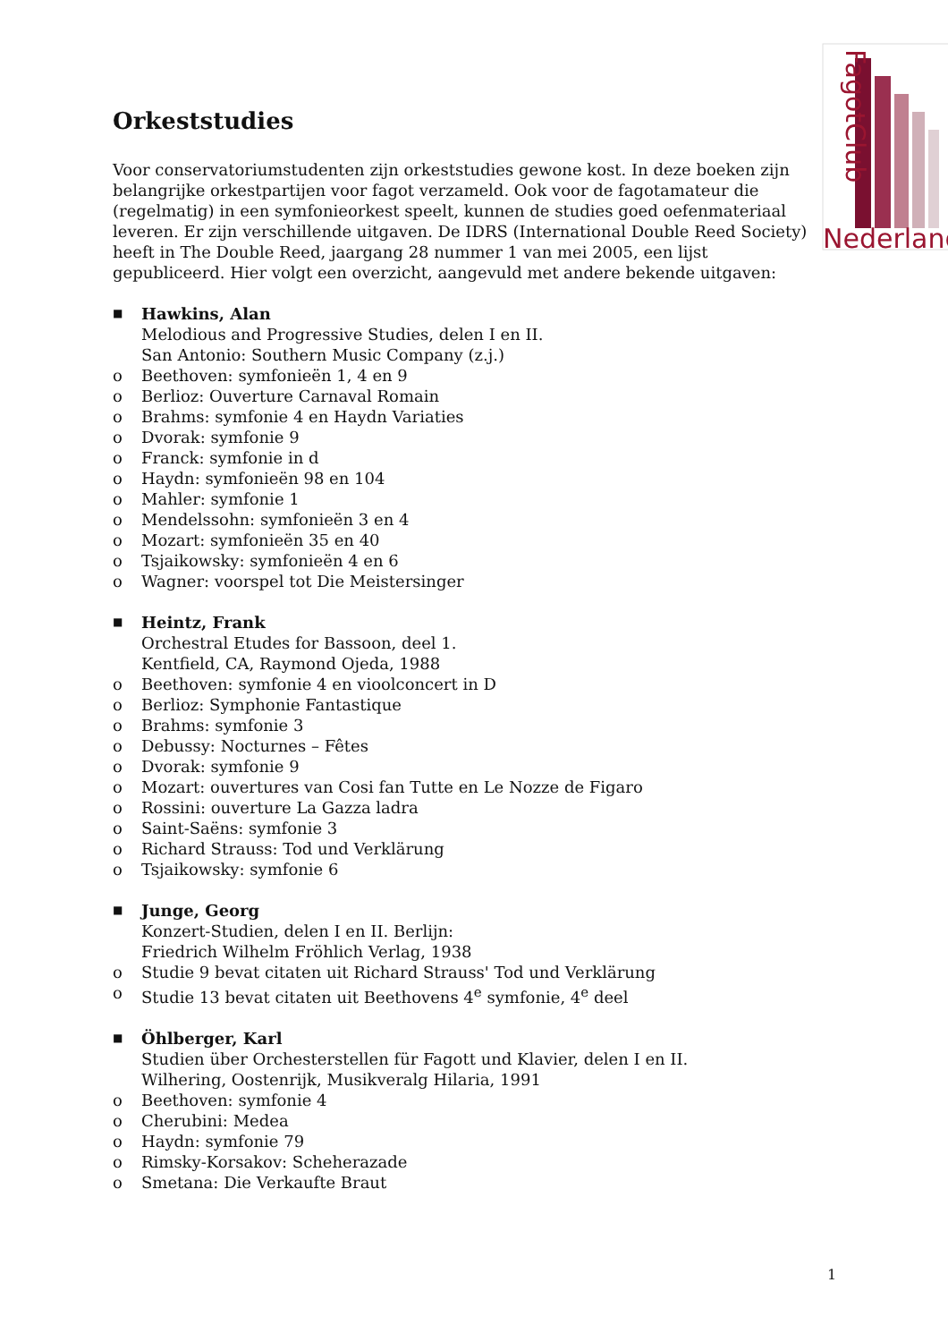FagotClub
Nederland
Orkeststudies
Voor conservatoriumstudenten zijn orkeststudies gewone kost. In deze boeken zijn belangrijke orkestpartijen voor fagot verzameld. Ook voor de fagotamateur die (regelmatig) in een symfonieorkest speelt, kunnen de studies goed oefenmateriaal leveren. Er zijn verschillende uitgaven. De IDRS (International Double Reed Society) heeft in The Double Reed, jaargang 28 nummer 1 van mei 2005, een lijst gepubliceerd. Hier volgt een overzicht, aangevuld met andere bekende uitgaven:
■
Hawkins, Alan
Melodious and Progressive Studies, delen I en II.
San Antonio: Southern Music Company (z.j.)
o Beethoven: symfonieën 1, 4 en 9
o Berlioz: Ouverture Carnaval Romain
o Brahms: symfonie 4 en Haydn Variaties
o Dvorak: symfonie 9
o Franck: symfonie in d
o Haydn: symfonieën 98 en 104
o Mahler: symfonie 1
o Mendelssohn: symfonieën 3 en 4
o Mozart: symfonieën 35 en 40
o Tsjaikowsky: symfonieën 4 en 6
o Wagner: voorspel tot Die Meistersinger
■
Heintz, Frank
Orchestral Etudes for Bassoon, deel 1.
Kentfield, CA, Raymond Ojeda, 1988
o Beethoven: symfonie 4 en vioolconcert in D
o Berlioz: Symphonie Fantastique
o Brahms: symfonie 3
o Debussy: Nocturnes – Fêtes
o Dvorak: symfonie 9
o Mozart: ouvertures van Cosi fan Tutte en Le Nozze de Figaro
o Rossini: ouverture La Gazza ladra
o Saint-Saëns: symfonie 3
o Richard Strauss: Tod und Verklärung
o Tsjaikowsky: symfonie 6
■
Junge, Georg
Konzert-Studien, delen I en II. Berlijn:
Friedrich Wilhelm Fröhlich Verlag, 1938
o Studie 9 bevat citaten uit Richard Strauss' Tod und Verklärung
o Studie 13 bevat citaten uit Beethovens 4<sup>e</sup> symfonie, 4<sup>e</sup> deel
■
Öhlberger, Karl
Studien über Orchesterstellen für Fagott und Klavier, delen I en II.
Wilhering, Oostenrijk, Musikveralg Hilaria, 1991
o Beethoven: symfonie 4
o Cherubini: Medea
o Haydn: symfonie 79
o Rimsky-Korsakov: Scheherazade
o Smetana: Die Verkaufte Braut
1